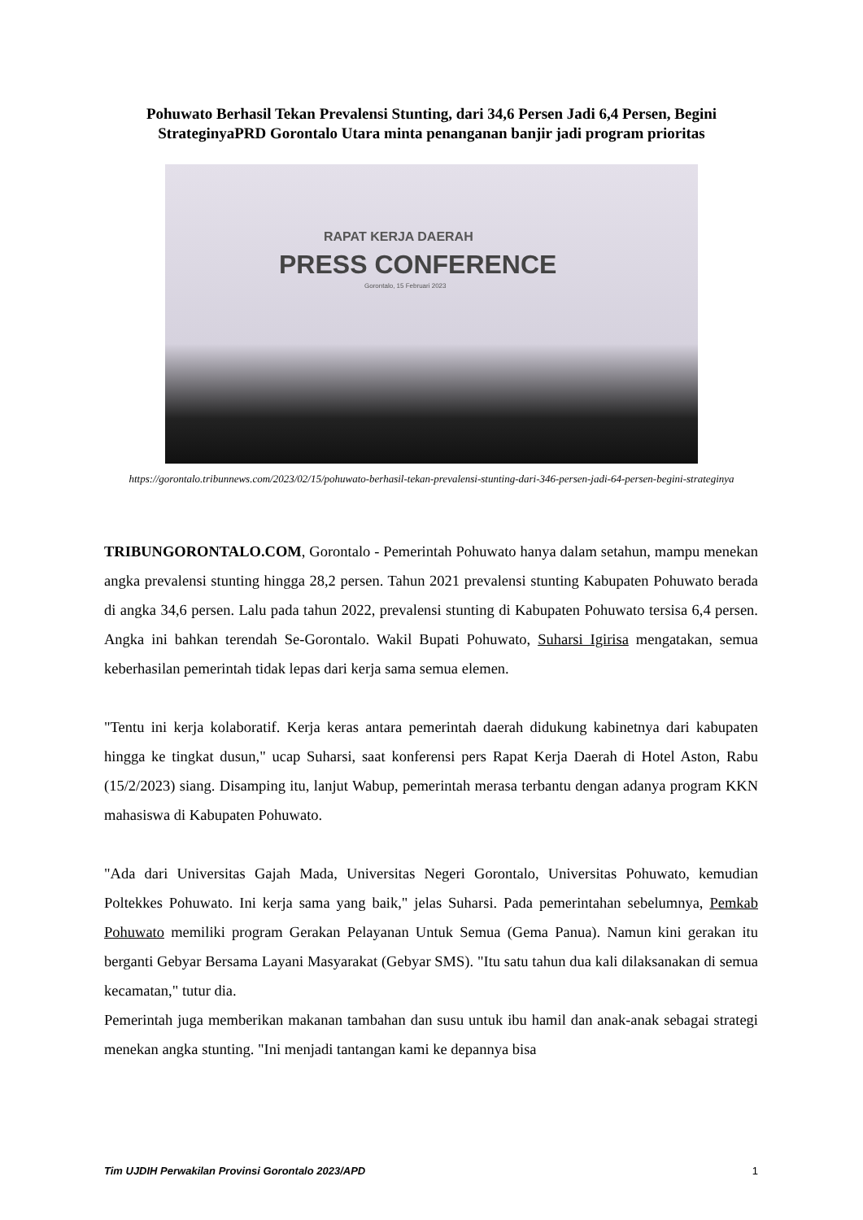Pohuwato Berhasil Tekan Prevalensi Stunting, dari 34,6 Persen Jadi 6,4 Persen, Begini StrateginyaPRD Gorontalo Utara minta penanganan banjir jadi program prioritas
RAPAT KERJA DAERAH
PRESS CONFERENCE
Gorontalo, 15 Februari 2023
https://gorontalo.tribunnews.com/2023/02/15/pohuwato-berhasil-tekan-prevalensi-stunting-dari-346-persen-jadi-64-persen-begini-strateginya
TRIBUNGORONTALO.COM, Gorontalo - Pemerintah Pohuwato hanya dalam setahun, mampu menekan angka prevalensi stunting hingga 28,2 persen. Tahun 2021 prevalensi stunting Kabupaten Pohuwato berada di angka 34,6 persen. Lalu pada tahun 2022, prevalensi stunting di Kabupaten Pohuwato tersisa 6,4 persen. Angka ini bahkan terendah Se-Gorontalo. Wakil Bupati Pohuwato, Suharsi Igirisa mengatakan, semua keberhasilan pemerintah tidak lepas dari kerja sama semua elemen.
"Tentu ini kerja kolaboratif. Kerja keras antara pemerintah daerah didukung kabinetnya dari kabupaten hingga ke tingkat dusun," ucap Suharsi, saat konferensi pers Rapat Kerja Daerah di Hotel Aston, Rabu (15/2/2023) siang. Disamping itu, lanjut Wabup, pemerintah merasa terbantu dengan adanya program KKN mahasiswa di Kabupaten Pohuwato.
"Ada dari Universitas Gajah Mada, Universitas Negeri Gorontalo, Universitas Pohuwato, kemudian Poltekkes Pohuwato. Ini kerja sama yang baik," jelas Suharsi. Pada pemerintahan sebelumnya, Pemkab Pohuwato memiliki program Gerakan Pelayanan Untuk Semua (Gema Panua). Namun kini gerakan itu berganti Gebyar Bersama Layani Masyarakat (Gebyar SMS). "Itu satu tahun dua kali dilaksanakan di semua kecamatan," tutur dia.
Pemerintah juga memberikan makanan tambahan dan susu untuk ibu hamil dan anak-anak sebagai strategi menekan angka stunting. "Ini menjadi tantangan kami ke depannya bisa
Tim UJDIH Perwakilan Provinsi Gorontalo 2023/APD 1